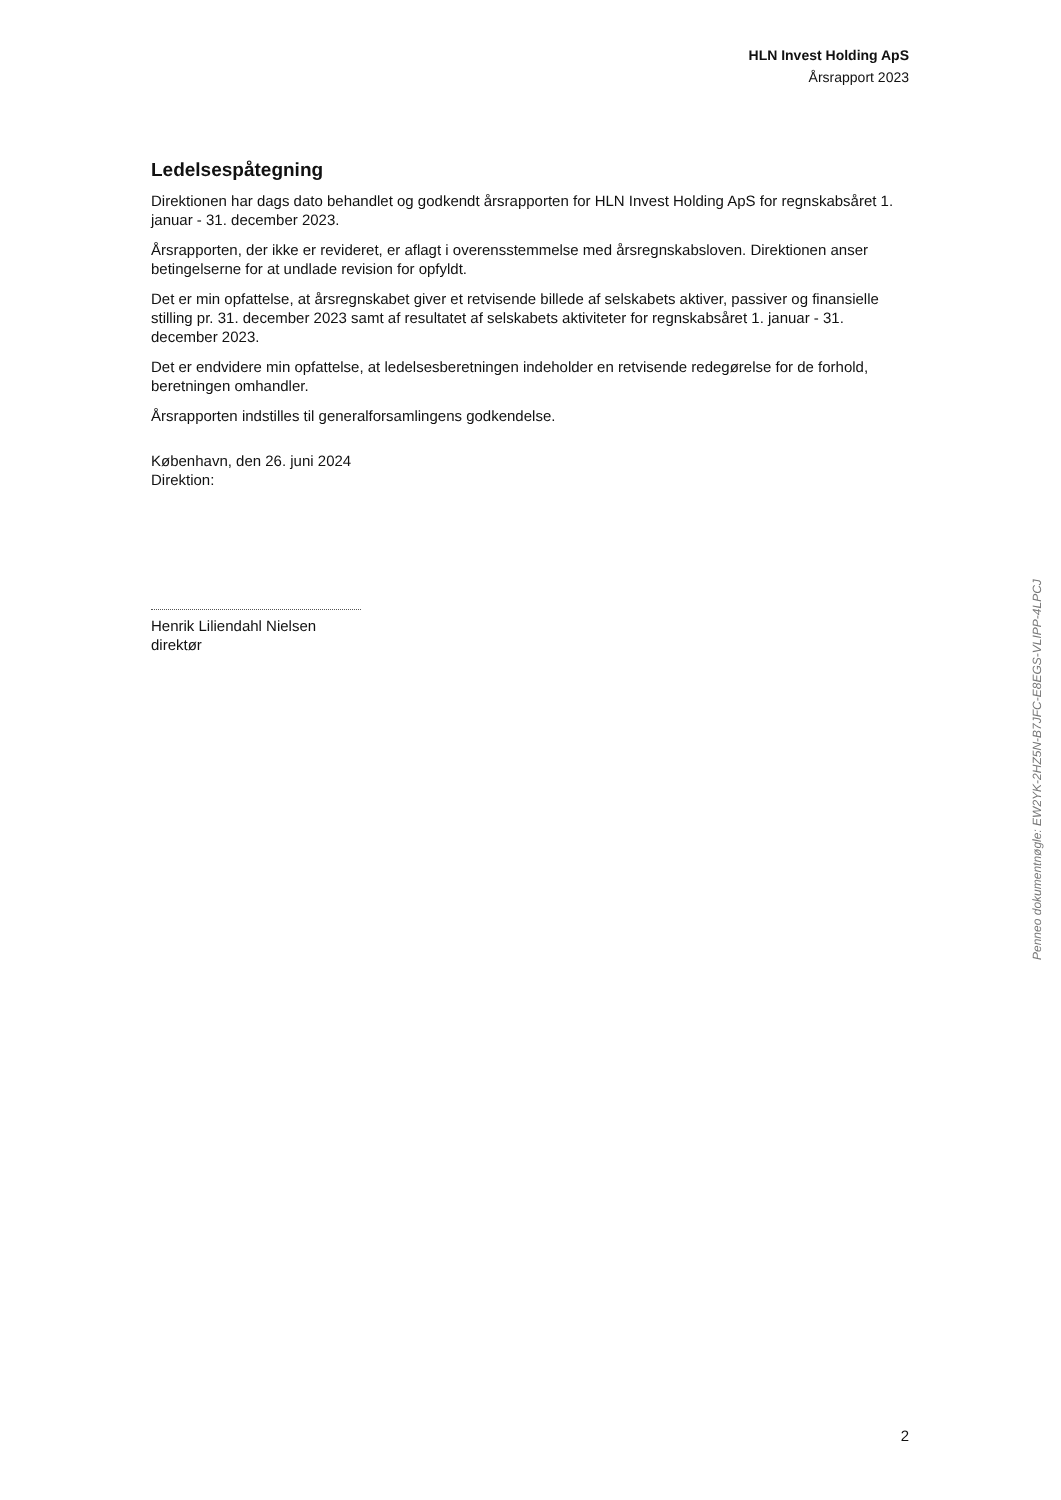HLN Invest Holding ApS
Årsrapport 2023
Ledelsespåtegning
Direktionen har dags dato behandlet og godkendt årsrapporten for HLN Invest Holding ApS for regnskabsåret 1. januar - 31. december 2023.
Årsrapporten, der ikke er revideret, er aflagt i overensstemmelse med årsregnskabsloven. Direktionen anser betingelserne for at undlade revision for opfyldt.
Det er min opfattelse, at årsregnskabet giver et retvisende billede af selskabets aktiver, passiver og finansielle stilling pr. 31. december 2023 samt af resultatet af selskabets aktiviteter for regnskabsåret 1. januar - 31. december 2023.
Det er endvidere min opfattelse, at ledelsesberetningen indeholder en retvisende redegørelse for de forhold, beretningen omhandler.
Årsrapporten indstilles til generalforsamlingens godkendelse.
København, den 26. juni 2024
Direktion:
Henrik Liliendahl Nielsen
direktør
Penneo dokumentnøgle: EW2YK-2HZ5N-B7JFC-E8EGS-VLIPP-4LPCJ
2